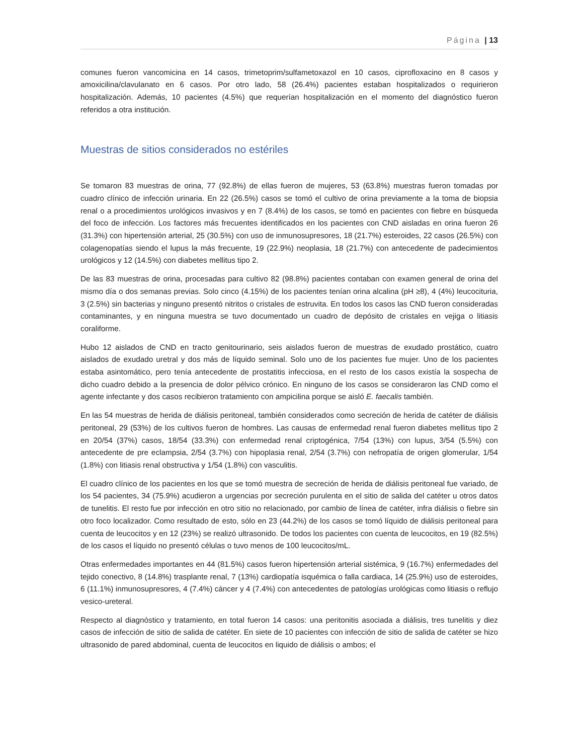Página | 13
comunes fueron vancomicina en 14 casos, trimetoprim/sulfametoxazol en 10 casos, ciprofloxacino en 8 casos y amoxicilina/clavulanato en 6 casos. Por otro lado, 58 (26.4%) pacientes estaban hospitalizados o requirieron hospitalización. Además, 10 pacientes (4.5%) que requerían hospitalización en el momento del diagnóstico fueron referidos a otra institución.
Muestras de sitios considerados no estériles
Se tomaron 83 muestras de orina, 77 (92.8%) de ellas fueron de mujeres, 53 (63.8%) muestras fueron tomadas por cuadro clínico de infección urinaria. En 22 (26.5%) casos se tomó el cultivo de orina previamente a la toma de biopsia renal o a procedimientos urológicos invasivos y en 7 (8.4%) de los casos, se tomó en pacientes con fiebre en búsqueda del foco de infección. Los factores más frecuentes identificados en los pacientes con CND aisladas en orina fueron 26 (31.3%) con hipertensión arterial, 25 (30.5%) con uso de inmunosupresores, 18 (21.7%) esteroides, 22 casos (26.5%) con colagenopatías siendo el lupus la más frecuente, 19 (22.9%) neoplasia, 18 (21.7%) con antecedente de padecimientos urológicos y 12 (14.5%) con diabetes mellitus tipo 2.
De las 83 muestras de orina, procesadas para cultivo 82 (98.8%) pacientes contaban con examen general de orina del mismo día o dos semanas previas. Solo cinco (4.15%) de los pacientes tenían orina alcalina (pH ≥8), 4 (4%) leucocituria, 3 (2.5%) sin bacterias y ninguno presentó nitritos o cristales de estruvita. En todos los casos las CND fueron consideradas contaminantes, y en ninguna muestra se tuvo documentado un cuadro de depósito de cristales en vejiga o litiasis coraliforme.
Hubo 12 aislados de CND en tracto genitourinario, seis aislados fueron de muestras de exudado prostático, cuatro aislados de exudado uretral y dos más de líquido seminal. Solo uno de los pacientes fue mujer. Uno de los pacientes estaba asintomático, pero tenía antecedente de prostatitis infecciosa, en el resto de los casos existía la sospecha de dicho cuadro debido a la presencia de dolor pélvico crónico. En ninguno de los casos se consideraron las CND como el agente infectante y dos casos recibieron tratamiento con ampicilina porque se aisló E. faecalis también.
En las 54 muestras de herida de diálisis peritoneal, también considerados como secreción de herida de catéter de diálisis peritoneal, 29 (53%) de los cultivos fueron de hombres. Las causas de enfermedad renal fueron diabetes mellitus tipo 2 en 20/54 (37%) casos, 18/54 (33.3%) con enfermedad renal criptogénica, 7/54 (13%) con lupus, 3/54 (5.5%) con antecedente de pre eclampsia, 2/54 (3.7%) con hipoplasia renal, 2/54 (3.7%) con nefropatía de origen glomerular, 1/54 (1.8%) con litiasis renal obstructiva y 1/54 (1.8%) con vasculitis.
El cuadro clínico de los pacientes en los que se tomó muestra de secreción de herida de diálisis peritoneal fue variado, de los 54 pacientes, 34 (75.9%) acudieron a urgencias por secreción purulenta en el sitio de salida del catéter u otros datos de tunelitis. El resto fue por infección en otro sitio no relacionado, por cambio de línea de catéter, infra diálisis o fiebre sin otro foco localizador. Como resultado de esto, sólo en 23 (44.2%) de los casos se tomó líquido de diálisis peritoneal para cuenta de leucocitos y en 12 (23%) se realizó ultrasonido. De todos los pacientes con cuenta de leucocitos, en 19 (82.5%) de los casos el líquido no presentó células o tuvo menos de 100 leucocitos/mL.
Otras enfermedades importantes en 44 (81.5%) casos fueron hipertensión arterial sistémica, 9 (16.7%) enfermedades del tejido conectivo, 8 (14.8%) trasplante renal, 7 (13%) cardiopatía isquémica o falla cardiaca, 14 (25.9%) uso de esteroides, 6 (11.1%) inmunosupresores, 4 (7.4%) cáncer y 4 (7.4%) con antecedentes de patologías urológicas como litiasis o reflujo vesico-ureteral.
Respecto al diagnóstico y tratamiento, en total fueron 14 casos: una peritonitis asociada a diálisis, tres tunelitis y diez casos de infección de sitio de salida de catéter. En siete de 10 pacientes con infección de sitio de salida de catéter se hizo ultrasonido de pared abdominal, cuenta de leucocitos en liquido de diálisis o ambos; el